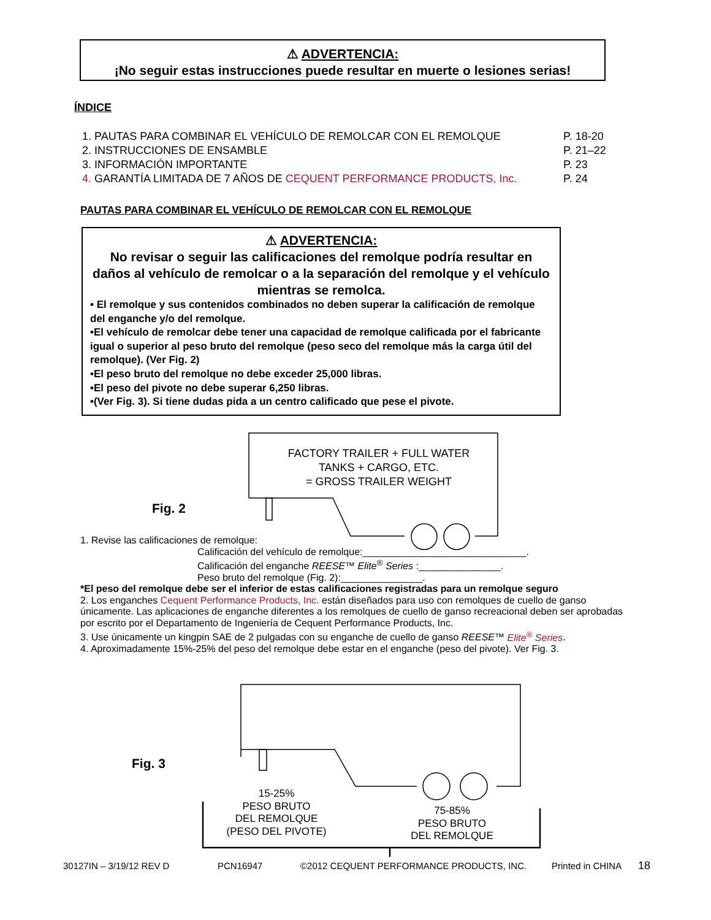⚠ ADVERTENCIA:
¡No seguir estas instrucciones puede resultar en muerte o lesiones serias!
ÍNDICE
1. PAUTAS PARA COMBINAR EL VEHÍCULO DE REMOLCAR CON EL REMOLQUE P. 18-20
2. INSTRUCCIONES DE ENSAMBLE P. 21–22
3. INFORMACIÓN IMPORTANTE P. 23
4. GARANTÍA LIMITADA DE 7 AÑOS DE CEQUENT PERFORMANCE PRODUCTS, Inc. P. 24
PAUTAS PARA COMBINAR EL VEHÍCULO DE REMOLCAR CON EL REMOLQUE
⚠ ADVERTENCIA:
No revisar o seguir las calificaciones del remolque podría resultar en daños al vehículo de remolcar o a la separación del remolque y el vehículo mientras se remolca.
• El remolque y sus contenidos combinados no deben superar la calificación de remolque del enganche y/o del remolque.
•El vehículo de remolcar debe tener una capacidad de remolque calificada por el fabricante igual o superior al peso bruto del remolque (peso seco del remolque más la carga útil del remolque). (Ver Fig. 2)
•El peso bruto del remolque no debe exceder 25,000 libras.
•El peso del pivote no debe superar 6,250 libras.
•(Ver Fig. 3). Si tiene dudas pida a un centro calificado que pese el pivote.
FACTORY TRAILER + FULL WATER TANKS + CARGO, ETC.
= GROSS TRAILER WEIGHT
Fig. 2
1. Revise las calificaciones de remolque:
Calificación del vehículo de remolque:______________________________.
Calificación del enganche REESE™ Elite<sup>®</sup> Series :_______________.
Peso bruto del remolque (Fig. 2):_______________.
*El peso del remolque debe ser el inferior de estas calificaciones registradas para un remolque seguro
2. Los enganches Cequent Performance Products, Inc. están diseñados para uso con remolques de cuello de ganso únicamente. Las aplicaciones de enganche diferentes a los remolques de cuello de ganso recreacional deben ser aprobadas por escrito por el Departamento de Ingeniería de Cequent Performance Products, Inc.
3. Use únicamente un kingpin SAE de 2 pulgadas con su enganche de cuello de ganso REESE™ Elite<sup>®</sup> Series.
4. Aproximadamente 15%-25% del peso del remolque debe estar en el enganche (peso del pivote). Ver Fig. 3.
Fig. 3
15-25%
PESO BRUTO
DEL REMOLQUE
(PESO DEL PIVOTE)
75-85%
PESO BRUTO
DEL REMOLQUE
30127IN – 3/19/12 REV D PCN16947
©2012 CEQUENT PERFORMANCE PRODUCTS, INC.
Printed in CHINA 18